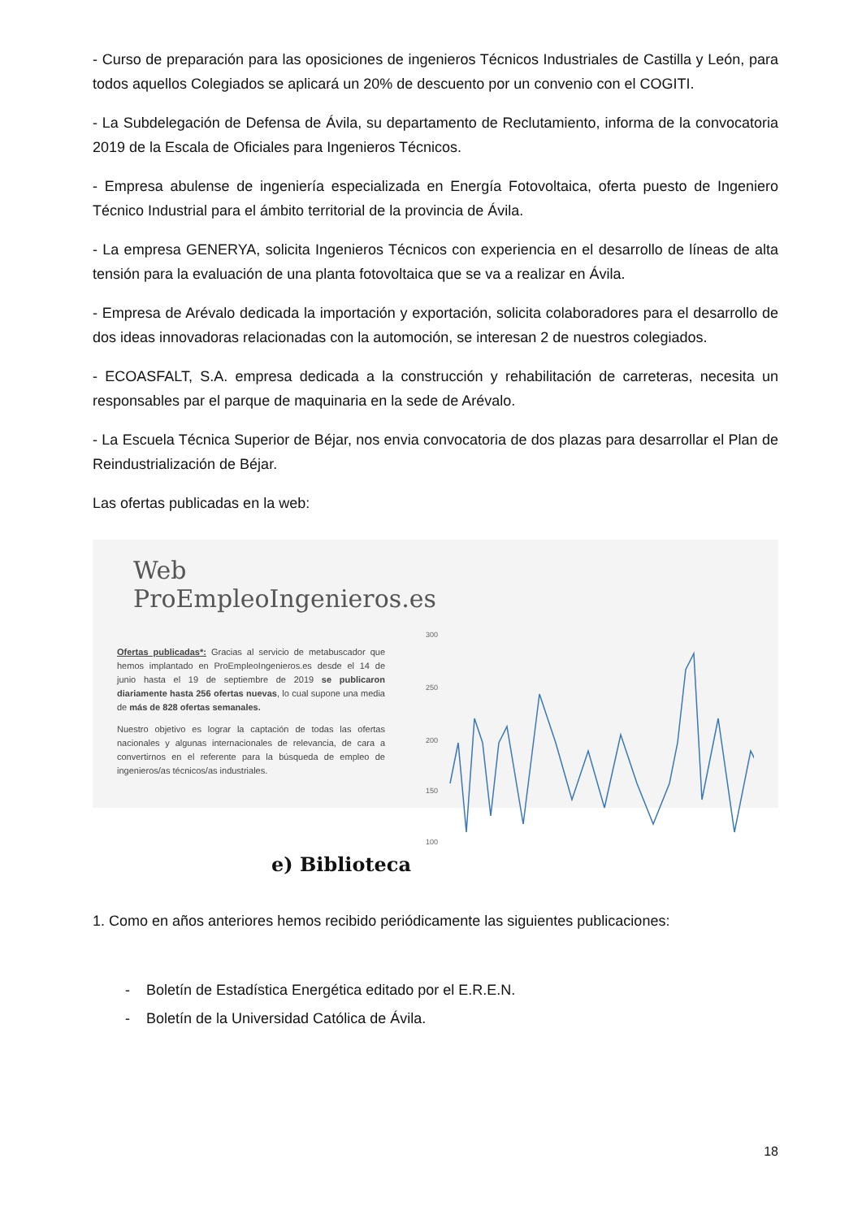- Curso de preparación para las oposiciones de ingenieros Técnicos Industriales de Castilla y León, para todos aquellos Colegiados se aplicará un 20% de descuento por un convenio con el COGITI.
- La Subdelegación de Defensa de Ávila, su departamento de Reclutamiento, informa de la convocatoria 2019 de la Escala de Oficiales para Ingenieros Técnicos.
- Empresa abulense de ingeniería especializada en Energía Fotovoltaica, oferta puesto de Ingeniero Técnico Industrial para el ámbito territorial de la provincia de Ávila.
- La empresa GENERYA, solicita Ingenieros Técnicos con experiencia en el desarrollo de líneas de alta tensión para la evaluación de una planta fotovoltaica que se va a realizar en Ávila.
- Empresa de Arévalo dedicada la importación y exportación, solicita colaboradores para el desarrollo de dos ideas innovadoras relacionadas con la automoción, se interesan 2 de nuestros colegiados.
- ECOASFALT, S.A. empresa dedicada a la construcción y rehabilitación de carreteras, necesita un responsables par el parque de maquinaria en la sede de Arévalo.
- La Escuela Técnica Superior de Béjar, nos envia convocatoria de dos plazas para desarrollar el Plan de Reindustrialización de Béjar.
Las ofertas publicadas en la web:
Web ProEmpleoIngenieros.es
Ofertas publicadas*: Gracias al servicio de metabuscador que hemos implantado en ProEmpleoIngenieros.es desde el 14 de junio hasta el 19 de septiembre de 2019 se publicaron diariamente hasta 256 ofertas nuevas, lo cual supone una media de más de 828 ofertas semanales.
Nuestro objetivo es lograr la captación de todas las ofertas nacionales y algunas internacionales de relevancia, de cara a convertirnos en el referente para la búsqueda de empleo de ingenieros/as técnicos/as industriales.
300
250
200
150
100
e) Biblioteca
1. Como en años anteriores hemos recibido periódicamente las siguientes publicaciones:
- Boletín de Estadística Energética editado por el E.R.E.N.
- Boletín de la Universidad Católica de Ávila.
18